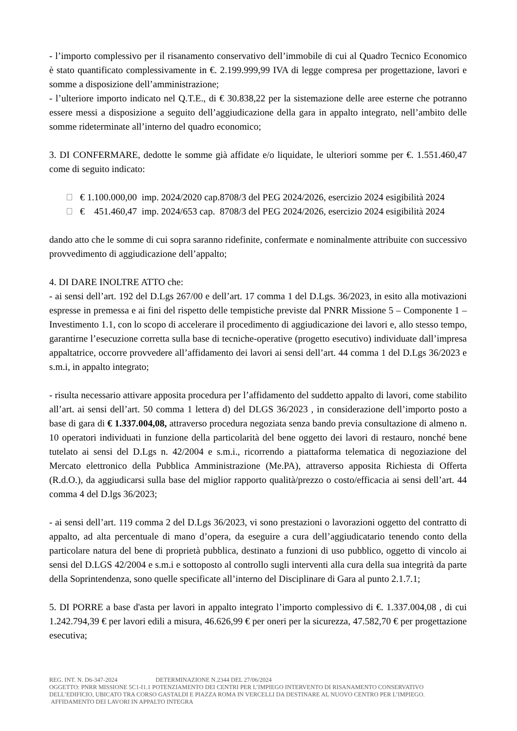- l’importo complessivo per il risanamento conservativo dell’immobile di cui al Quadro Tecnico Economico è stato quantificato complessivamente in €. 2.199.999,99 IVA di legge compresa per progettazione, lavori e somme a disposizione dell’amministrazione;
- l’ulteriore importo indicato nel Q.T.E., di € 30.838,22 per la sistemazione delle aree esterne che potranno essere messi a disposizione a seguito dell’aggiudicazione della gara in appalto integrato, nell’ambito delle somme rideterminate all’interno del quadro economico;
3. DI CONFERMARE, dedotte le somme già affidate e/o liquidate, le ulteriori somme per €. 1.551.460,47 come di seguito indicato:
€ 1.100.000,00 imp. 2024/2020 cap.8708/3 del PEG 2024/2026, esercizio 2024 esigibilità 2024
€ 451.460,47 imp. 2024/653 cap. 8708/3 del PEG 2024/2026, esercizio 2024 esigibilità 2024
dando atto che le somme di cui sopra saranno ridefinite, confermate e nominalmente attribuite con successivo provvedimento di aggiudicazione dell’appalto;
4. DI DARE INOLTRE ATTO che:
- ai sensi dell’art. 192 del D.Lgs 267/00 e dell’art. 17 comma 1 del D.Lgs. 36/2023, in esito alla motivazioni espresse in premessa e ai fini del rispetto delle tempistiche previste dal PNRR Missione 5 – Componente 1 – Investimento 1.1, con lo scopo di accelerare il procedimento di aggiudicazione dei lavori e, allo stesso tempo, garantirne l’esecuzione corretta sulla base di tecniche-operative (progetto esecutivo) individuate dall’impresa appaltatrice, occorre provvedere all’affidamento dei lavori ai sensi dell’art. 44 comma 1 del D.Lgs 36/2023 e s.m.i, in appalto integrato;
- risulta necessario attivare apposita procedura per l’affidamento del suddetto appalto di lavori, come stabilito all’art. ai sensi dell’art. 50 comma 1 lettera d) del DLGS 36/2023 , in considerazione dell’importo posto a base di gara di € 1.337.004,08, attraverso procedura negoziata senza bando previa consultazione di almeno n. 10 operatori individuati in funzione della particolarità del bene oggetto dei lavori di restauro, nonché bene tutelato ai sensi del D.Lgs n. 42/2004 e s.m.i., ricorrendo a piattaforma telematica di negoziazione del Mercato elettronico della Pubblica Amministrazione (Me.PA), attraverso apposita Richiesta di Offerta (R.d.O.), da aggiudicarsi sulla base del miglior rapporto qualità/prezzo o costo/efficacia ai sensi dell’art. 44 comma 4 del D.lgs 36/2023;
- ai sensi dell’art. 119 comma 2 del D.Lgs 36/2023, vi sono prestazioni o lavorazioni oggetto del contratto di appalto, ad alta percentuale di mano d’opera, da eseguire a cura dell’aggiudicatario tenendo conto della particolare natura del bene di proprietà pubblica, destinato a funzioni di uso pubblico, oggetto di vincolo ai sensi del D.LGS 42/2004 e s.m.i e sottoposto al controllo sugli interventi alla cura della sua integrità da parte della Soprintendenza, sono quelle specificate all’interno del Disciplinare di Gara al punto 2.1.7.1;
5. DI PORRE a base d'asta per lavori in appalto integrato l’importo complessivo di €. 1.337.004,08 , di cui 1.242.794,39 € per lavori edili a misura, 46.626,99 € per oneri per la sicurezza, 47.582,70 € per progettazione esecutiva;
REG. INT. N. D6-347-2024 DETERMINAZIONE N.2344 DEL 27/06/2024
OGGETTO: PNRR MISSIONE 5C1-I1.1 POTENZIAMENTO DEI CENTRI PER L’IMPIEGO INTERVENTO DI RISANAMENTO CONSERVATIVO DELL’EDIFICIO, UBICATO TRA CORSO GASTALDI E PIAZZA ROMA IN VERCELLI DA DESTINARE AL NUOVO CENTRO PER L’IMPIEGO. AFFIDAMENTO DEI LAVORI IN APPALTO INTEGRA